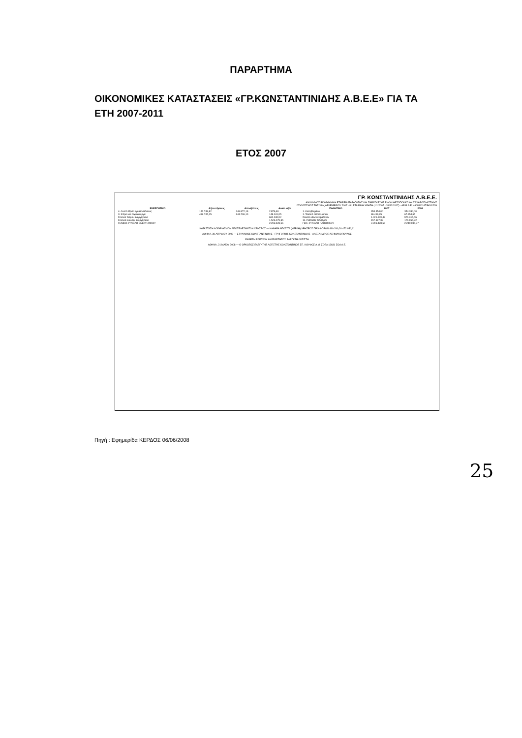ΠΑΡΑΡΤΗΜΑ
ΟΙΚΟΝΟΜΙΚΕΣ ΚΑΤΑΣΤΑΣΕΙΣ «ΓΡ.ΚΩΝΣΤΑΝΤΙΝΙΔΗΣ Α.Β.Ε.Ε» ΓΙΑ ΤΑ ΕΤΗ 2007-2011
ΕΤΟΣ 2007
ΓΡ. ΚΩΝΣΤΑΝΤΙΝΙΔΗΣ Α.Β.Ε.Ε.
ΑΝΩΝΥΜΟΣ ΒΙΟΜΗΧΝΙΚΗ ΕΤΑΙΡΕΙΑ ΠΑΡΑΓΩΓΗΣ ΚΑΙ ΠΑΡΑΣΚΕΥΗΣ ΕΙΔΩΝ ΑΡΤΟΠΟΙΙΑΣ ΚΑΙ ΖΑΧΑΡΟΠΛΑΣΤΙΚΗΣ
ΙΣΟΛΟΓΙΣΜΟΣ ΤΗΣ 31ης ΔΕΚΕΜΒΡΙΟΥ 2007 - 8η ΕΤΑΙΡΙΚΗ ΧΡΗΣΗ (1/1/2007 - 31/12/2007) - ΑΡ.Μ.Α.Ε. 46088/01ΑΤ/Β/00/239
| ΕΝΕΡΓΗΤΙΚΟ | Αξία κτήσεως | Αποσβέσεις | Αναπ. αξία | ΠΑΘΗΤΙΚΟ | 2007 | 2006 |
| --- | --- | --- | --- | --- | --- | --- |
| 4. Λοιπά έξοδα εγκαταστάσεως | 152.748,82 | 149.872,19 | 2.876,63 | 1. Καταβλημένο | 354.354,00 | 354.354,00 |
| 3. Κτίρια και τεχνικά έργα | 489.747,15 | 341.706,10 | 148.041,05 | 1. Τακτικό αποθεματικό | 86.496,95 | 67.654,65 |
| Σύνολο πάγιου ενεργητικού | | | 692.040,02 | Σύνολο ιδίων κεφαλαίων | 1.026.970,43 | 971.315,46 |
| Σύνολο κυκλοφ. ενεργητικού | | | 1.526.279,35 | 11. Πιστωτές διάφοροι | 157.897,38 | 171.955,82 |
| ΓΕΝΙΚΟ ΣΥΝΟΛΟ ΕΝΕΡΓΗΤΙΚΟΥ | | | 2.293.428,56 | ΓΕΝ. ΣΥΝΟΛΟ ΠΑΘΗΤΙΚΟΥ | 2.293.428,56 | 2.240.985,77 |
ΚΑΤΑΣΤΑΣΗ ΛΟΓΑΡΙΑΣΜΟΥ ΑΠΟΤΕΛΕΣΜΑΤΩΝ ΧΡΗΣΕΩΣ — ΚΑΘΑΡΑ ΑΠΟΤ/ΤΑ (ΚΕΡΔΗ) ΧΡΗΣΕΩΣ ΠΡΟ ΦΟΡΩΝ 490.290,20 472.056,11
ΑΘΗΝΑ, 30 ΑΠΡΙΛΙΟΥ 2008 — ΣΤΥΛΙΑΝΟΣ ΚΩΝΣΤΑΝΤΙΝΙΔΗΣ · ΓΡΗΓΟΡΙΟΣ ΚΩΝΣΤΑΝΤΙΝΙΔΗΣ · ΑΛΕΞΑΝΔΡΟΣ ΑΣΗΜΑΚΟΠΟΥΛΟΣ
ΕΚΘΕΣΗ ΕΛΕΓΧΟΥ ΑΝΕΞΑΡΤΗΤΟΥ ΕΛΕΓΚΤΗ ΛΟΓΙΣΤΗ
ΑΘΗΝΑ, 21 ΜΑΪΟΥ 2008 — Ο ΟΡΚΩΤΟΣ ΕΛΕΓΚΤΗΣ ΛΟΓΙΣΤΗΣ ΚΩΝΣΤΑΝΤΙΝΟΣ ΣΠ. ΚΟΥΦΟΣ Α.Μ. ΣΟΕΛ 13631 ΣΟΛ Α.Ε.
Πηγή : Εφημερίδα ΚΕΡΔΟΣ 06/06/2008
25